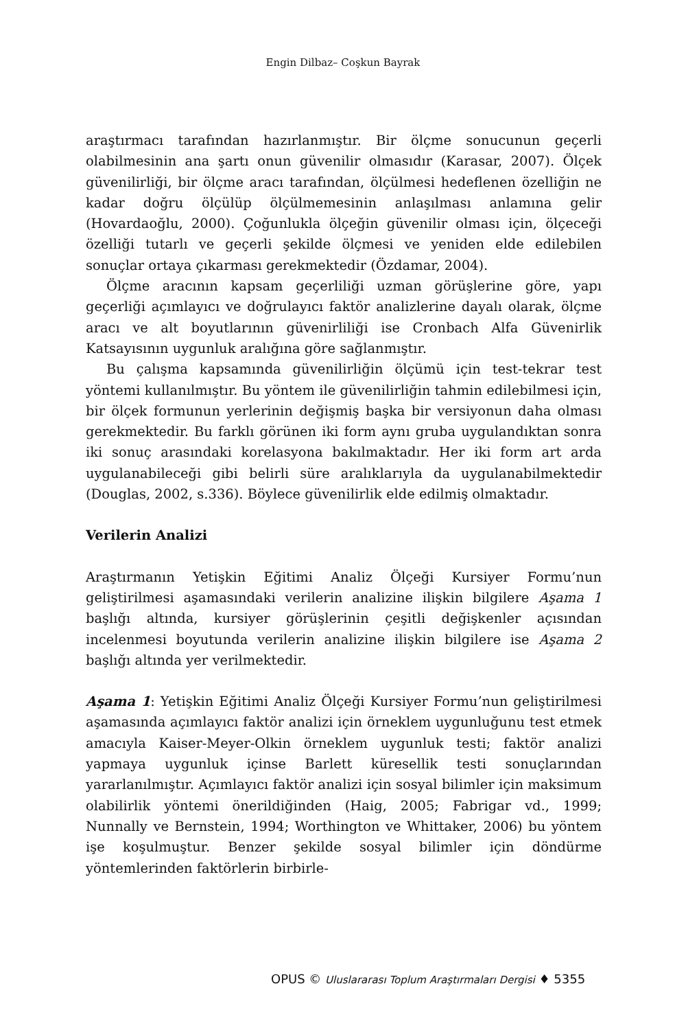Engin Dilbaz– Coşkun Bayrak
araştırmacı tarafından hazırlanmıştır. Bir ölçme sonucunun geçerli olabilmesinin ana şartı onun güvenilir olmasıdır (Karasar, 2007). Ölçek güvenilirliği, bir ölçme aracı tarafından, ölçülmesi hedeflenen özelliğin ne kadar doğru ölçülüp ölçülmemesinin anlaşılması anlamına gelir (Hovardaoğlu, 2000). Çoğunlukla ölçeğin güvenilir olması için, ölçeceği özelliği tutarlı ve geçerli şekilde ölçmesi ve yeniden elde edilebilen sonuçlar ortaya çıkarması gerekmektedir (Özdamar, 2004).
Ölçme aracının kapsam geçerliliği uzman görüşlerine göre, yapı geçerliği açımlayıcı ve doğrulayıcı faktör analizlerine dayalı olarak, ölçme aracı ve alt boyutlarının güvenirliliği ise Cronbach Alfa Güvenirlik Katsayısının uygunluk aralığına göre sağlanmıştır.
Bu çalışma kapsamında güvenilirliğin ölçümü için test-tekrar test yöntemi kullanılmıştır. Bu yöntem ile güvenilirliğin tahmin edilebilmesi için, bir ölçek formunun yerlerinin değişmiş başka bir versiyonun daha olması gerekmektedir. Bu farklı görünen iki form aynı gruba uygulandıktan sonra iki sonuç arasındaki korelasyona bakılmaktadır. Her iki form art arda uygulanabileceği gibi belirli süre aralıklarıyla da uygulanabilmektedir (Douglas, 2002, s.336). Böylece güvenilirlik elde edilmiş olmaktadır.
Verilerin Analizi
Araştırmanın Yetişkin Eğitimi Analiz Ölçeği Kursiyer Formu’nun geliştirilmesi aşamasındaki verilerin analizine ilişkin bilgilere Aşama 1 başlığı altında, kursiyer görüşlerinin çeşitli değişkenler açısından incelenmesi boyutunda verilerin analizine ilişkin bilgilere ise Aşama 2 başlığı altında yer verilmektedir.
Aşama 1: Yetişkin Eğitimi Analiz Ölçeği Kursiyer Formu’nun geliştirilmesi aşamasında açımlayıcı faktör analizi için örneklem uygunluğunu test etmek amacıyla Kaiser-Meyer-Olkin örneklem uygunluk testi; faktör analizi yapmaya uygunluk içinse Barlett küresellik testi sonuçlarından yararlanılmıştır. Açımlayıcı faktör analizi için sosyal bilimler için maksimum olabilirlik yöntemi önerildiğinden (Haig, 2005; Fabrigar vd., 1999; Nunnally ve Bernstein, 1994; Worthington ve Whittaker, 2006) bu yöntem işe koşulmuştur. Benzer şekilde sosyal bilimler için döndürme yöntemlerinden faktörlerin birbirle-
OPUS © Uluslararası Toplum Araştırmaları Dergisi ♦ 5355